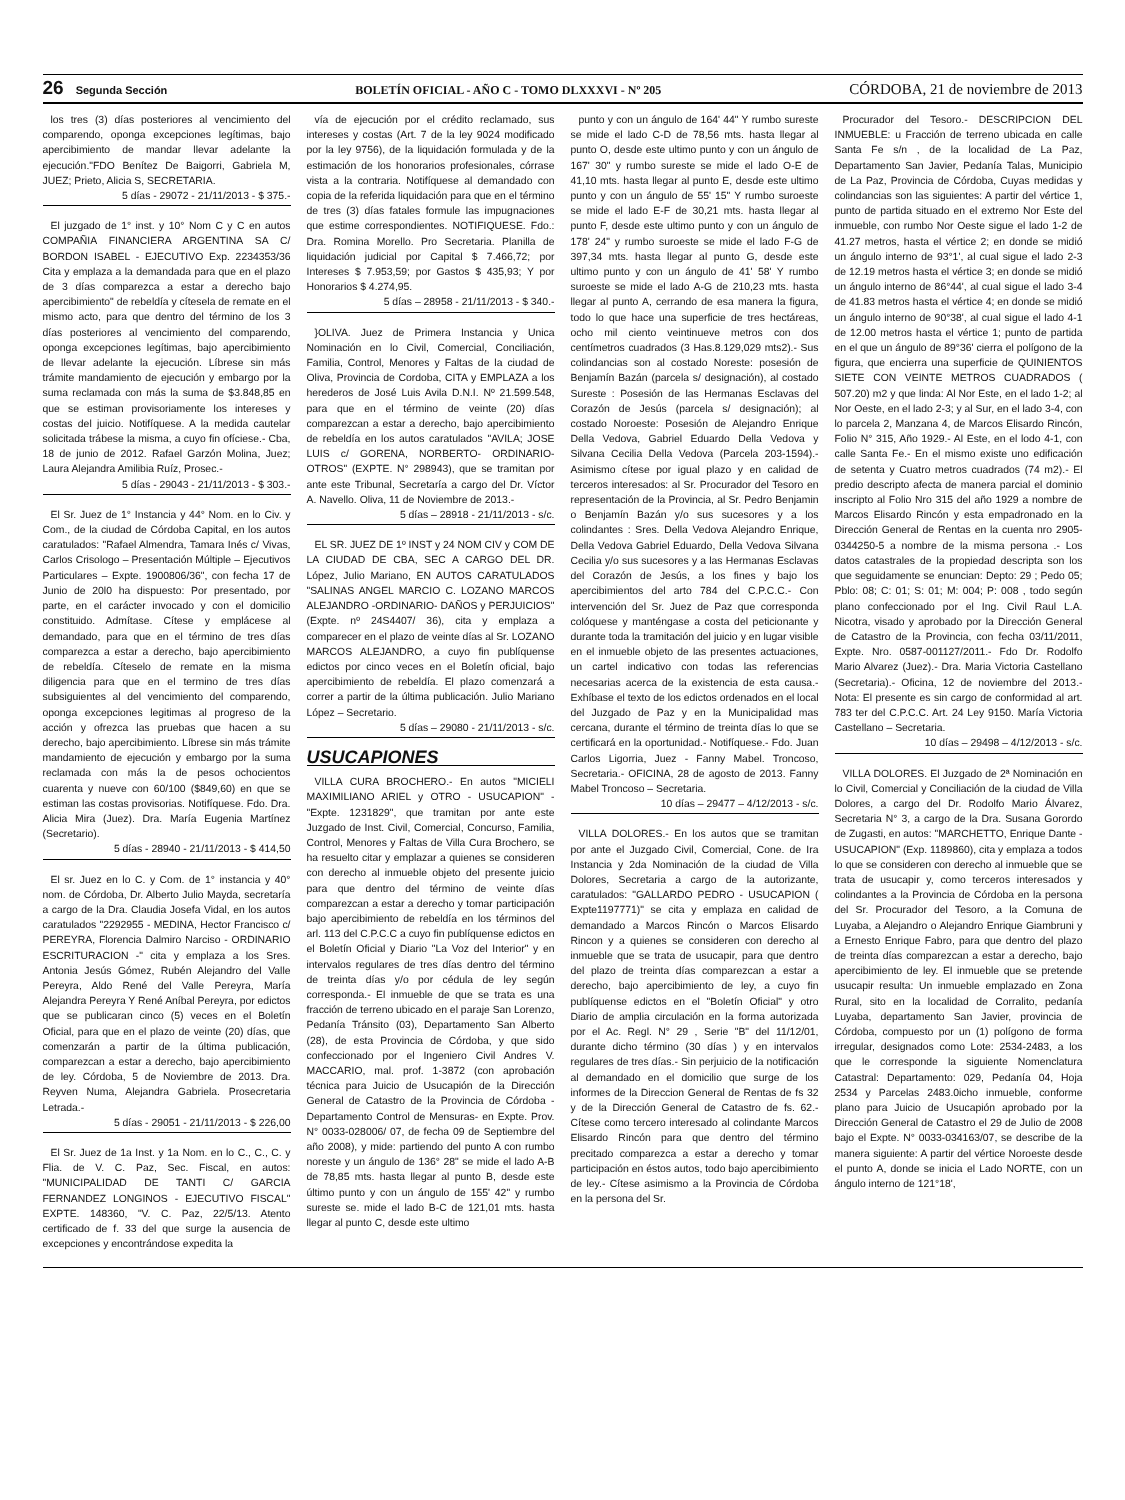26 Segunda Sección BOLETÍN OFICIAL - AÑO C - TOMO DLXXXVI - Nº 205
CÓRDOBA, 21 de noviembre de 2013
los tres (3) días posteriores al vencimiento del comparendo, oponga excepciones legítimas, bajo apercibimiento de mandar llevar adelante la ejecución."FDO Benítez De Baigorri, Gabriela M, JUEZ; Prieto, Alicia S, SECRETARIA.
5 días - 29072 - 21/11/2013 - $ 375.-
El juzgado de 1° inst. y 10° Nom C y C en autos COMPAÑIA FINANCIERA ARGENTINA SA C/ BORDON ISABEL - EJECUTIVO Exp. 2234353/36 Cita y emplaza a la demandada para que en el plazo de 3 días comparezca a estar a derecho bajo apercibimiento" de rebeldía y cítesela de remate en el mismo acto, para que dentro del término de los 3 días posteriores al vencimiento del comparendo, oponga excepciones legítimas, bajo apercibimiento de llevar adelante la ejecución. Líbrese sin más trámite mandamiento de ejecución y embargo por la suma reclamada con más la suma de $3.848,85 en que se estiman provisoriamente los intereses y costas del juicio. Notifíquese. A la medida cautelar solicitada trábese la misma, a cuyo fin ofíciese.- Cba, 18 de junio de 2012. Rafael Garzón Molina, Juez; Laura Alejandra Amilibia Ruíz, Prosec.-
5 días - 29043 - 21/11/2013 - $ 303.-
El Sr. Juez de 1° Instancia y 44° Nom. en lo Civ. y Com., de la ciudad de Córdoba Capital, en los autos caratulados: "Rafael Almendra, Tamara Inés c/ Vivas, Carlos Crisologo – Presentación Múltiple – Ejecutivos Particulares – Expte. 1900806/36", con fecha 17 de Junio de 20l0 ha dispuesto: Por presentado, por parte, en el carácter invocado y con el domicilio constituido. Admítase. Cítese y emplácese al demandado, para que en el término de tres días comparezca a estar a derecho, bajo apercibimiento de rebeldía. Cíteselo de remate en la misma diligencia para que en el termino de tres días subsiguientes al del vencimiento del comparendo, oponga excepciones legitimas al progreso de la acción y ofrezca las pruebas que hacen a su derecho, bajo apercibimiento. Líbrese sin más trámite mandamiento de ejecución y embargo por la suma reclamada con más la de pesos ochocientos cuarenta y nueve con 60/100 ($849,60) en que se estiman las costas provisorias. Notifíquese. Fdo. Dra. Alicia Mira (Juez). Dra. María Eugenia Martínez (Secretario).
5 días - 28940 - 21/11/2013 - $ 414,50
El sr. Juez en lo C. y Com. de 1° instancia y 40° nom. de Córdoba, Dr. Alberto Julio Mayda, secretaría a cargo de la Dra. Claudia Josefa Vidal, en los autos caratulados "2292955 - MEDINA, Hector Francisco c/ PEREYRA, Florencia Dalmiro Narciso - ORDINARIO ESCRITURACION -" cita y emplaza a los Sres. Antonia Jesús Gómez, Rubén Alejandro del Valle Pereyra, Aldo René del Valle Pereyra, María Alejandra Pereyra Y René Aníbal Pereyra, por edictos que se publicaran cinco (5) veces en el Boletín Oficial, para que en el plazo de veinte (20) días, que comenzarán a partir de la última publicación, comparezcan a estar a derecho, bajo apercibimiento de ley. Córdoba, 5 de Noviembre de 2013. Dra. Reyven Numa, Alejandra Gabriela. Prosecretaria Letrada.-
5 días - 29051 - 21/11/2013 - $ 226,00
El Sr. Juez de 1a Inst. y 1a Nom. en lo C., C., C. y Flia. de V. C. Paz, Sec. Fiscal, en autos: "MUNICIPALIDAD DE TANTI C/ GARCIA FERNANDEZ LONGINOS - EJECUTIVO FISCAL" EXPTE. 148360, "V. C. Paz, 22/5/13. Atento certificado de f. 33 del que surge la ausencia de excepciones y encontrándose expedita la
vía de ejecución por el crédito reclamado, sus intereses y costas (Art. 7 de la ley 9024 modificado por la ley 9756), de la liquidación formulada y de la estimación de los honorarios profesionales, córrase vista a la contraria. Notifíquese al demandado con copia de la referida liquidación para que en el término de tres (3) días fatales formule las impugnaciones que estime correspondientes. NOTIFIQUESE. Fdo.: Dra. Romina Morello. Pro Secretaria. Planilla de liquidación judicial por Capital $ 7.466,72; por Intereses $ 7.953,59; por Gastos $ 435,93; Y por Honorarios $ 4.274,95.
5 días – 28958 - 21/11/2013 - $ 340.-
}OLIVA. Juez de Primera Instancia y Unica Nominación en lo Civil, Comercial, Conciliación, Familia, Control, Menores y Faltas de la ciudad de Oliva, Provincia de Cordoba, CITA y EMPLAZA a los herederos de José Luis Avila D.N.I. Nº 21.599.548, para que en el término de veinte (20) días comparezcan a estar a derecho, bajo apercibimiento de rebeldía en los autos caratulados "AVILA; JOSE LUIS c/ GORENA, NORBERTO- ORDINARIO- OTROS" (EXPTE. N° 298943), que se tramitan por ante este Tribunal, Secretaría a cargo del Dr. Víctor A. Navello. Oliva, 11 de Noviembre de 2013.-
5 días – 28918 - 21/11/2013 - s/c.
EL SR. JUEZ DE 1º INST y 24 NOM CIV y COM DE LA CIUDAD DE CBA, SEC A CARGO DEL DR. López, Julio Mariano, EN AUTOS CARATULADOS "SALINAS ANGEL MARCIO C. LOZANO MARCOS ALEJANDRO -ORDINARIO- DAÑOS y PERJUICIOS" (Expte. nº 24S4407/ 36), cita y emplaza a comparecer en el plazo de veinte días al Sr. LOZANO MARCOS ALEJANDRO, a cuyo fin publíquense edictos por cinco veces en el Boletín oficial, bajo apercibimiento de rebeldía. El plazo comenzará a correr a partir de la última publicación. Julio Mariano López – Secretario.
5 días – 29080 - 21/11/2013 - s/c.
USUCAPIONES
VILLA CURA BROCHERO.- En autos "MICIELI MAXIMILIANO ARIEL y OTRO - USUCAPION" - "Expte. 1231829", que tramitan por ante este Juzgado de Inst. Civil, Comercial, Concurso, Familia, Control, Menores y Faltas de Villa Cura Brochero, se ha resuelto citar y emplazar a quienes se consideren con derecho al inmueble objeto del presente juicio para que dentro del término de veinte días comparezcan a estar a derecho y tomar participación bajo apercibimiento de rebeldía en los términos del arl. 113 del C.P.C.C a cuyo fin publíquense edictos en el Boletín Oficial y Diario "La Voz del Interior" y en intervalos regulares de tres días dentro del término de treinta días y/o por cédula de ley según corresponda.- El inmueble de que se trata es una fracción de terreno ubicado en el paraje San Lorenzo, Pedanía Tránsito (03), Departamento San Alberto (28), de esta Provincia de Córdoba, y que sido confeccionado por el Ingeniero Civil Andres V. MACCARIO, mal. prof. 1-3872 (con aprobación técnica para Juicio de Usucapión de la Dirección General de Catastro de la Provincia de Córdoba - Departamento Control de Mensuras- en Expte. Prov. N° 0033-028006/ 07, de fecha 09 de Septiembre del año 2008), y mide: partiendo del punto A con rumbo noreste y un ángulo de 136° 28" se mide el lado A-B de 78,85 mts. hasta llegar al punto B, desde este último punto y con un ángulo de 155' 42" y rumbo sureste se. mide el lado B-C de 121,01 mts. hasta llegar al punto C, desde este ultimo
punto y con un ángulo de 164' 44" Y rumbo sureste se mide el lado C-D de 78,56 mts. hasta llegar al punto O, desde este ultimo punto y con un ángulo de 167' 30" y rumbo sureste se mide el lado O-E de 41,10 mts. hasta llegar al punto E, desde este ultimo punto y con un ángulo de 55' 15" Y rumbo suroeste se mide el lado E-F de 30,21 mts. hasta llegar al punto F, desde este ultimo punto y con un ángulo de 178' 24" y rumbo suroeste se mide el lado F-G de 397,34 mts. hasta llegar al punto G, desde este ultimo punto y con un ángulo de 41' 58' Y rumbo suroeste se mide el lado A-G de 210,23 mts. hasta llegar al punto A, cerrando de esa manera la figura, todo lo que hace una superficie de tres hectáreas, ocho mil ciento veintinueve metros con dos centímetros cuadrados (3 Has.8.129,029 mts2).- Sus colindancias son al costado Noreste: posesión de Benjamín Bazán (parcela s/ designación), al costado Sureste : Posesión de las Hermanas Esclavas del Corazón de Jesús (parcela s/ designación); al costado Noroeste: Posesión de Alejandro Enrique Della Vedova, Gabriel Eduardo Della Vedova y Silvana Cecilia Della Vedova (Parcela 203-1594).- Asimismo cítese por igual plazo y en calidad de terceros interesados: al Sr. Procurador del Tesoro en representación de la Provincia, al Sr. Pedro Benjamin o Benjamín Bazán y/o sus sucesores y a los colindantes : Sres. Della Vedova Alejandro Enrique, Della Vedova Gabriel Eduardo, Della Vedova Silvana Cecilia y/o sus sucesores y a las Hermanas Esclavas del Corazón de Jesús, a los fines y bajo los apercibimientos del arto 784 del C.P.C.C.- Con intervención del Sr. Juez de Paz que corresponda colóquese y manténgase a costa del peticionante y durante toda la tramitación del juicio y en lugar visible en el inmueble objeto de las presentes actuaciones, un cartel indicativo con todas las referencias necesarias acerca de la existencia de esta causa.- Exhíbase el texto de los edictos ordenados en el local del Juzgado de Paz y en la Municipalidad mas cercana, durante el término de treinta días lo que se certificará en la oportunidad.- Notifíquese.- Fdo. Juan Carlos Ligorria, Juez - Fanny Mabel. Troncoso, Secretaria.- OFICINA, 28 de agosto de 2013. Fanny Mabel Troncoso – Secretaria.
10 días – 29477 – 4/12/2013 - s/c.
VILLA DOLORES.- En los autos que se tramitan por ante el Juzgado Civil, Comercial, Cone. de Ira Instancia y 2da Nominación de la ciudad de Villa Dolores, Secretaria a cargo de la autorizante, caratulados: "GALLARDO PEDRO - USUCAPION ( Expte1197771)" se cita y emplaza en calidad de demandado a Marcos Rincón o Marcos Elisardo Rincon y a quienes se consideren con derecho al inmueble que se trata de usucapir, para que dentro del plazo de treinta días comparezcan a estar a derecho, bajo apercibimiento de ley, a cuyo fin publíquense edictos en el "Boletín Oficial" y otro Diario de amplia circulación en la forma autorizada por el Ac. Regl. N° 29 , Serie "B" del 11/12/01, durante dicho término (30 días ) y en intervalos regulares de tres días.- Sin perjuicio de la notificación al demandado en el domicilio que surge de los informes de la Direccion General de Rentas de fs 32 y de la Dirección General de Catastro de fs. 62.- Cítese como tercero interesado al colindante Marcos Elisardo Rincón para que dentro del término precitado comparezca a estar a derecho y tomar participación en éstos autos, todo bajo apercibimiento de ley.- Cítese asimismo a la Provincia de Córdoba en la persona del Sr.
Procurador del Tesoro.- DESCRIPCION DEL INMUEBLE: u Fracción de terreno ubicada en calle Santa Fe s/n , de la localidad de La Paz, Departamento San Javier, Pedanía Talas, Municipio de La Paz, Provincia de Córdoba, Cuyas medidas y colindancias son las siguientes: A partir del vértice 1, punto de partida situado en el extremo Nor Este del inmueble, con rumbo Nor Oeste sigue el lado 1-2 de 41.27 metros, hasta el vértice 2; en donde se midió un ángulo interno de 93°1', al cual sigue el lado 2-3 de 12.19 metros hasta el vértice 3; en donde se midió un ángulo interno de 86°44', al cual sigue el lado 3-4 de 41.83 metros hasta el vértice 4; en donde se midió un ángulo interno de 90°38', al cual sigue el lado 4-1 de 12.00 metros hasta el vértice 1; punto de partida en el que un ángulo de 89°36' cierra el polígono de la figura, que encierra una superficie de QUINIENTOS SIETE CON VEINTE METROS CUADRADOS ( 507.20) m2 y que linda: Al Nor Este, en el lado 1-2; al Nor Oeste, en el lado 2-3; y al Sur, en el lado 3-4, con lo parcela 2, Manzana 4, de Marcos Elisardo Rincón, Folio N° 315, Año 1929.- Al Este, en el lodo 4-1, con calle Santa Fe.- En el mismo existe uno edificación de setenta y Cuatro metros cuadrados (74 m2).- El predio descripto afecta de manera parcial el dominio inscripto al Folio Nro 315 del año 1929 a nombre de Marcos Elisardo Rincón y esta empadronado en la Dirección General de Rentas en la cuenta nro 2905-0344250-5 a nombre de la misma persona .- Los datos catastrales de la propiedad descripta son los que seguidamente se enuncian: Depto: 29 ; Pedo 05; Pblo: 08; C: 01; S: 01; M: 004; P: 008 , todo según plano confeccionado por el Ing. Civil Raul L.A. Nicotra, visado y aprobado por la Dirección General de Catastro de la Provincia, con fecha 03/11/2011, Expte. Nro. 0587-001127/2011.- Fdo Dr. Rodolfo Mario Alvarez (Juez).- Dra. Maria Victoria Castellano (Secretaria).- Oficina, 12 de noviembre del 2013.- Nota: El presente es sin cargo de conformidad al art. 783 ter del C.P.C.C. Art. 24 Ley 9150. María Victoria Castellano – Secretaria.
10 días – 29498 – 4/12/2013 - s/c.
VILLA DOLORES. El Juzgado de 2ª Nominación en lo Civil, Comercial y Conciliación de la ciudad de Villa Dolores, a cargo del Dr. Rodolfo Mario Álvarez, Secretaria N° 3, a cargo de la Dra. Susana Gorordo de Zugasti, en autos: "MARCHETTO, Enrique Dante - USUCAPION" (Exp. 1189860), cita y emplaza a todos lo que se consideren con derecho al inmueble que se trata de usucapir y, como terceros interesados y colindantes a la Provincia de Córdoba en la persona del Sr. Procurador del Tesoro, a la Comuna de Luyaba, a Alejandro o Alejandro Enrique Giambruni y a Ernesto Enrique Fabro, para que dentro del plazo de treinta días comparezcan a estar a derecho, bajo apercibimiento de ley. El inmueble que se pretende usucapir resulta: Un inmueble emplazado en Zona Rural, sito en la localidad de Corralito, pedanía Luyaba, departamento San Javier, provincia de Córdoba, compuesto por un (1) polígono de forma irregular, designados como Lote: 2534-2483, a los que le corresponde la siguiente Nomenclatura Catastral: Departamento: 029, Pedanía 04, Hoja 2534 y Parcelas 2483.0icho inmueble, conforme plano para Juicio de Usucapión aprobado por la Dirección General de Catastro el 29 de Julio de 2008 bajo el Expte. N° 0033-034163/07, se describe de la manera siguiente: A partir del vértice Noroeste desde el punto A, donde se inicia el Lado NORTE, con un ángulo interno de 121°18',